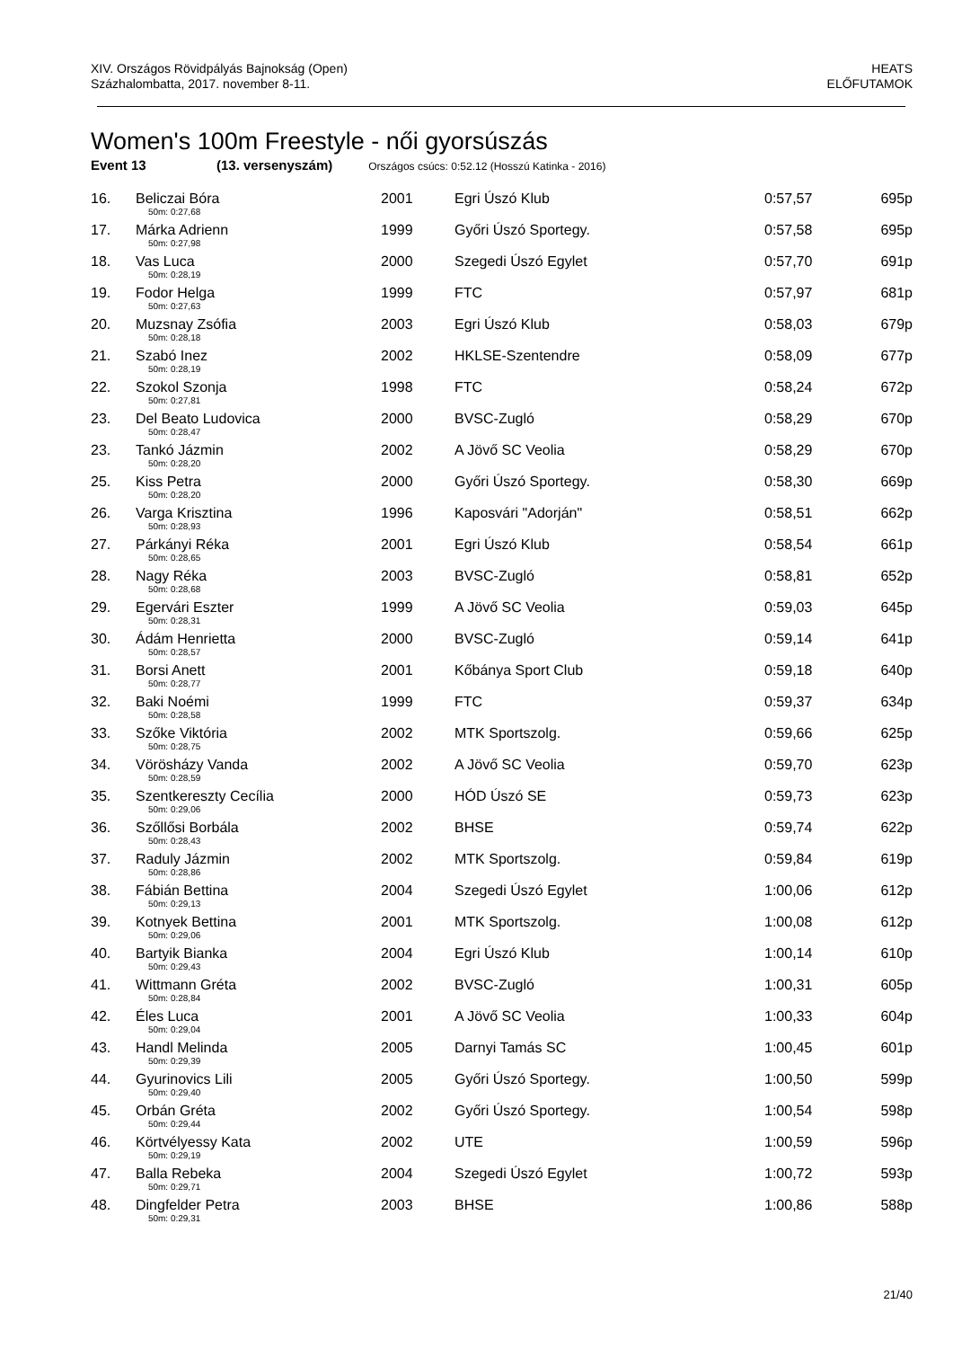XIV. Országos Rövidpályás Bajnokság (Open)
Százhalombatta, 2017. november 8-11.
HEATS
ELŐFUTAMOK
Women's 100m Freestyle - női gyorsúszás
Event 13 (13. versenyszám) Országos csúcs: 0:52.12 (Hosszú Katinka - 2016)
| 16. | Beliczai Bóra | 2001 | Egri Úszó Klub | 0:57,57 | 695p |
| | 50m: 0:27,68 | | | | |
| 17. | Márka Adrienn | 1999 | Győri Úszó Sportegy. | 0:57,58 | 695p |
| | 50m: 0:27,98 | | | | |
| 18. | Vas Luca | 2000 | Szegedi Úszó Egylet | 0:57,70 | 691p |
| | 50m: 0:28,19 | | | | |
| 19. | Fodor Helga | 1999 | FTC | 0:57,97 | 681p |
| | 50m: 0:27,63 | | | | |
| 20. | Muzsnay Zsófia | 2003 | Egri Úszó Klub | 0:58,03 | 679p |
| | 50m: 0:28,18 | | | | |
| 21. | Szabó Inez | 2002 | HKLSE-Szentendre | 0:58,09 | 677p |
| | 50m: 0:28,19 | | | | |
| 22. | Szokol Szonja | 1998 | FTC | 0:58,24 | 672p |
| | 50m: 0:27,81 | | | | |
| 23. | Del Beato Ludovica | 2000 | BVSC-Zugló | 0:58,29 | 670p |
| | 50m: 0:28,47 | | | | |
| 23. | Tankó Jázmin | 2002 | A Jövő SC Veolia | 0:58,29 | 670p |
| | 50m: 0:28,20 | | | | |
| 25. | Kiss Petra | 2000 | Győri Úszó Sportegy. | 0:58,30 | 669p |
| | 50m: 0:28,20 | | | | |
| 26. | Varga Krisztina | 1996 | Kaposvári "Adorján" | 0:58,51 | 662p |
| | 50m: 0:28,93 | | | | |
| 27. | Párkányi Réka | 2001 | Egri Úszó Klub | 0:58,54 | 661p |
| | 50m: 0:28,65 | | | | |
| 28. | Nagy Réka | 2003 | BVSC-Zugló | 0:58,81 | 652p |
| | 50m: 0:28,68 | | | | |
| 29. | Egervári Eszter | 1999 | A Jövő SC Veolia | 0:59,03 | 645p |
| | 50m: 0:28,31 | | | | |
| 30. | Ádám Henrietta | 2000 | BVSC-Zugló | 0:59,14 | 641p |
| | 50m: 0:28,57 | | | | |
| 31. | Borsi Anett | 2001 | Kőbánya Sport Club | 0:59,18 | 640p |
| | 50m: 0:28,77 | | | | |
| 32. | Baki Noémi | 1999 | FTC | 0:59,37 | 634p |
| | 50m: 0:28,58 | | | | |
| 33. | Szőke Viktória | 2002 | MTK Sportszolg. | 0:59,66 | 625p |
| | 50m: 0:28,75 | | | | |
| 34. | Vörösházy Vanda | 2002 | A Jövő SC Veolia | 0:59,70 | 623p |
| | 50m: 0:28,59 | | | | |
| 35. | Szentkereszty Cecília | 2000 | HÓD Úszó SE | 0:59,73 | 623p |
| | 50m: 0:29,06 | | | | |
| 36. | Szőllősi Borbála | 2002 | BHSE | 0:59,74 | 622p |
| | 50m: 0:28,43 | | | | |
| 37. | Raduly Jázmin | 2002 | MTK Sportszolg. | 0:59,84 | 619p |
| | 50m: 0:28,86 | | | | |
| 38. | Fábián Bettina | 2004 | Szegedi Úszó Egylet | 1:00,06 | 612p |
| | 50m: 0:29,13 | | | | |
| 39. | Kotnyek Bettina | 2001 | MTK Sportszolg. | 1:00,08 | 612p |
| | 50m: 0:29,06 | | | | |
| 40. | Bartyik Bianka | 2004 | Egri Úszó Klub | 1:00,14 | 610p |
| | 50m: 0:29,43 | | | | |
| 41. | Wittmann Gréta | 2002 | BVSC-Zugló | 1:00,31 | 605p |
| | 50m: 0:28,84 | | | | |
| 42. | Éles Luca | 2001 | A Jövő SC Veolia | 1:00,33 | 604p |
| | 50m: 0:29,04 | | | | |
| 43. | Handl Melinda | 2005 | Darnyi Tamás SC | 1:00,45 | 601p |
| | 50m: 0:29,39 | | | | |
| 44. | Gyurinovics Lili | 2005 | Győri Úszó Sportegy. | 1:00,50 | 599p |
| | 50m: 0:29,40 | | | | |
| 45. | Orbán Gréta | 2002 | Győri Úszó Sportegy. | 1:00,54 | 598p |
| | 50m: 0:29,44 | | | | |
| 46. | Körtvélyessy Kata | 2002 | UTE | 1:00,59 | 596p |
| | 50m: 0:29,19 | | | | |
| 47. | Balla Rebeka | 2004 | Szegedi Úszó Egylet | 1:00,72 | 593p |
| | 50m: 0:29,71 | | | | |
| 48. | Dingfelder Petra | 2003 | BHSE | 1:00,86 | 588p |
| | 50m: 0:29,31 | | | | |
21/40